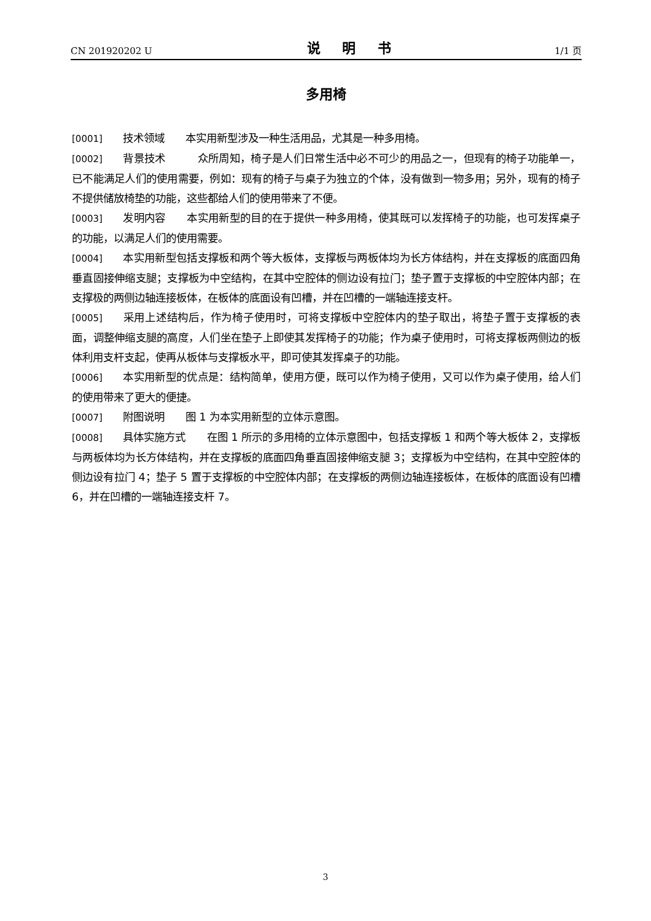CN 201920202 U 说 明 书 1/1 页
多用椅
[0001] 技术领域　　本实用新型涉及一种生活用品，尤其是一种多用椅。
[0002] 背景技术　　　众所周知，椅子是人们日常生活中必不可少的用品之一，但现有的椅子功能单一，已不能满足人们的使用需要，例如：现有的椅子与桌子为独立的个体，没有做到一物多用；另外，现有的椅子不提供储放椅垫的功能，这些都给人们的使用带来了不便。
[0003] 发明内容　　本实用新型的目的在于提供一种多用椅，使其既可以发挥椅子的功能，也可发挥桌子的功能，以满足人们的使用需要。
[0004] 本实用新型包括支撑板和两个等大板体，支撑板与两板体均为长方体结构，并在支撑板的底面四角垂直固接伸缩支腿；支撑板为中空结构，在其中空腔体的侧边设有拉门；垫子置于支撑板的中空腔体内部；在支撑极的两侧边轴连接板体，在板体的底面设有凹槽，并在凹槽的一端轴连接支杆。
[0005] 采用上述结构后，作为椅子使用时，可将支撑板中空腔体内的垫子取出，将垫子置于支撑板的表面，调整伸缩支腿的高度，人们坐在垫子上即使其发挥椅子的功能；作为桌子使用时，可将支撑板两侧边的板体利用支杆支起，使再从板体与支撑板水平，即可使其发挥桌子的功能。
[0006] 本实用新型的优点是：结构简单，使用方便，既可以作为椅子使用，又可以作为桌子使用，给人们的使用带来了更大的便捷。
[0007] 附图说明　　图 1 为本实用新型的立体示意图。
[0008] 具体实施方式　　在图 1 所示的多用椅的立体示意图中，包括支撑板 1 和两个等大板体 2，支撑板与两板体均为长方体结构，并在支撑板的底面四角垂直固接伸缩支腿 3；支撑板为中空结构，在其中空腔体的侧边设有拉门 4；垫子 5 置于支撑板的中空腔体内部；在支撑板的两侧边轴连接板体，在板体的底面设有凹槽 6，并在凹槽的一端轴连接支杆 7。
3